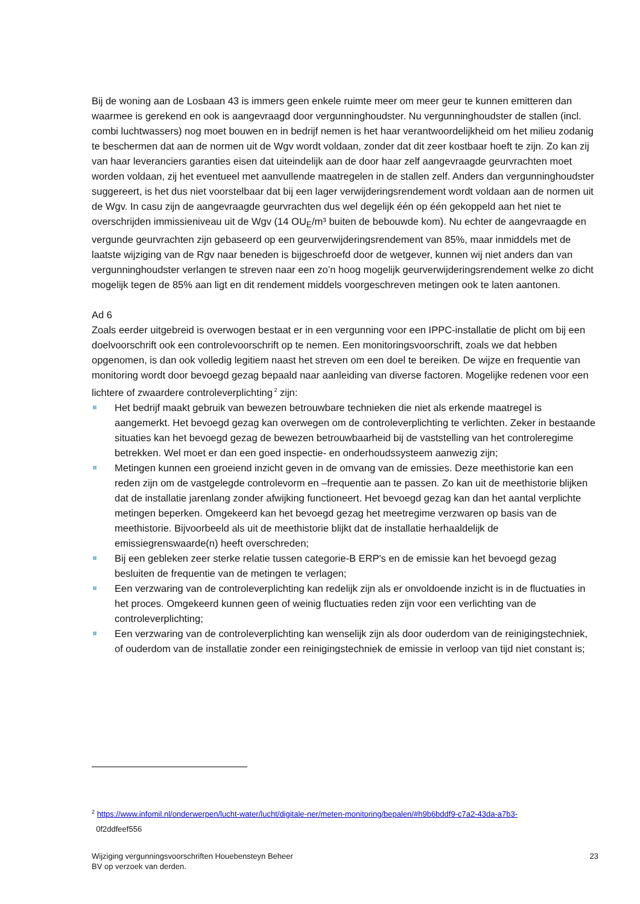Bij de woning aan de Losbaan 43 is immers geen enkele ruimte meer om meer geur te kunnen emitteren dan waarmee is gerekend en ook is aangevraagd door vergunninghoudster. Nu vergunninghoudster de stallen (incl. combi luchtwassers) nog moet bouwen en in bedrijf nemen is het haar verantwoordelijkheid om het milieu zodanig te beschermen dat aan de normen uit de Wgv wordt voldaan, zonder dat dit zeer kostbaar hoeft te zijn. Zo kan zij van haar leveranciers garanties eisen dat uiteindelijk aan de door haar zelf aangevraagde geurvrachten moet worden voldaan, zij het eventueel met aanvullende maatregelen in de stallen zelf. Anders dan vergunninghoudster suggereert, is het dus niet voorstelbaar dat bij een lager verwijderingsrendement wordt voldaan aan de normen uit de Wgv. In casu zijn de aangevraagde geurvrachten dus wel degelijk één op één gekoppeld aan het niet te overschrijden immissieniveau uit de Wgv (14 OU<sub>E</sub>/m³ buiten de bebouwde kom). Nu echter de aangevraagde en vergunde geurvrachten zijn gebaseerd op een geurverwijderingsrendement van 85%, maar inmiddels met de laatste wijziging van de Rgv naar beneden is bijgeschroefd door de wetgever, kunnen wij niet anders dan van vergunninghoudster verlangen te streven naar een zo’n hoog mogelijk geurverwijderingsrendement welke zo dicht mogelijk tegen de 85% aan ligt en dit rendement middels voorgeschreven metingen ook te laten aantonen.
Ad 6
Zoals eerder uitgebreid is overwogen bestaat er in een vergunning voor een IPPC-installatie de plicht om bij een doelvoorschrift ook een controlevoorschrift op te nemen. Een monitoringsvoorschrift, zoals we dat hebben opgenomen, is dan ook volledig legitiem naast het streven om een doel te bereiken. De wijze en frequentie van monitoring wordt door bevoegd gezag bepaald naar aanleiding van diverse factoren. Mogelijke redenen voor een lichtere of zwaardere controleverplichting<sup>2</sup> zijn:
Het bedrijf maakt gebruik van bewezen betrouwbare technieken die niet als erkende maatregel is aangemerkt. Het bevoegd gezag kan overwegen om de controleverplichting te verlichten. Zeker in bestaande situaties kan het bevoegd gezag de bewezen betrouwbaarheid bij de vaststelling van het controleregime betrekken. Wel moet er dan een goed inspectie- en onderhoudssysteem aanwezig zijn;
Metingen kunnen een groeiend inzicht geven in de omvang van de emissies. Deze meethistorie kan een reden zijn om de vastgelegde controlevorm en –frequentie aan te passen. Zo kan uit de meethistorie blijken dat de installatie jarenlang zonder afwijking functioneert. Het bevoegd gezag kan dan het aantal verplichte metingen beperken. Omgekeerd kan het bevoegd gezag het meetregime verzwaren op basis van de meethistorie. Bijvoorbeeld als uit de meethistorie blijkt dat de installatie herhaaldelijk de emissiegrenswaarde(n) heeft overschreden;
Bij een gebleken zeer sterke relatie tussen categorie-B ERP's en de emissie kan het bevoegd gezag besluiten de frequentie van de metingen te verlagen;
Een verzwaring van de controleverplichting kan redelijk zijn als er onvoldoende inzicht is in de fluctuaties in het proces. Omgekeerd kunnen geen of weinig fluctuaties reden zijn voor een verlichting van de controleverplichting;
Een verzwaring van de controleverplichting kan wenselijk zijn als door ouderdom van de reinigingstechniek, of ouderdom van de installatie zonder een reinigingstechniek de emissie in verloop van tijd niet constant is;
<sup>2</sup> https://www.infomil.nl/onderwerpen/lucht-water/lucht/digitale-ner/meten-monitoring/bepalen/#h9b6bddf9-c7a2-43da-a7b3-
0f2ddfeef556
Wijziging vergunningsvoorschriften Houebensteyn Beheer
BV op verzoek van derden. 23